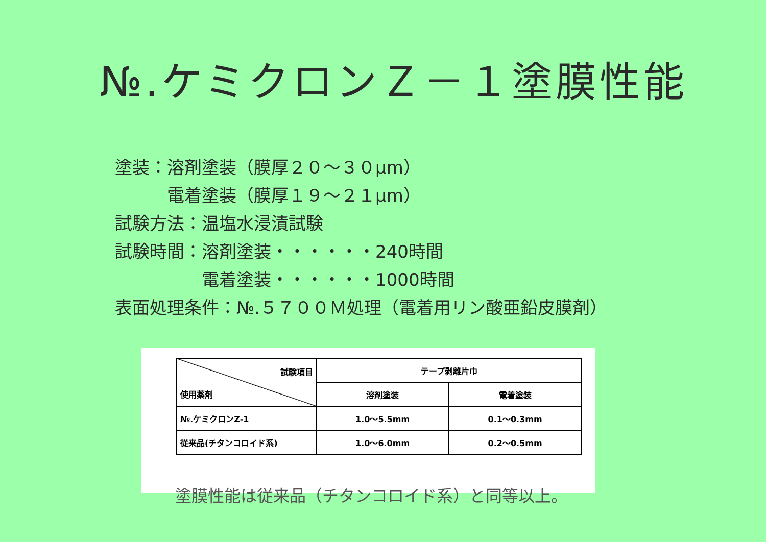№.ケミクロンＺ－１塗膜性能
塗装：溶剤塗装（膜厚２０～３０μm）
　　　電着塗装（膜厚１９～２１μm）
試験方法：温塩水浸漬試験
試験時間：溶剤塗装・・・・・・240時間
　　　　　電着塗装・・・・・・1000時間
表面処理条件：№.５７００Ｍ処理（電着用リン酸亜鉛皮膜剤）
| 試験項目 使用薬剤 | テープ剥離片巾 | |
| | 溶剤塗装 | 電着塗装 |
| №.ケミクロンZ-1 | 1.0～5.5mm | 0.1～0.3mm |
| 従来品(チタンコロイド系) | 1.0～6.0mm | 0.2～0.5mm |
塗膜性能は従来品（チタンコロイド系）と同等以上。